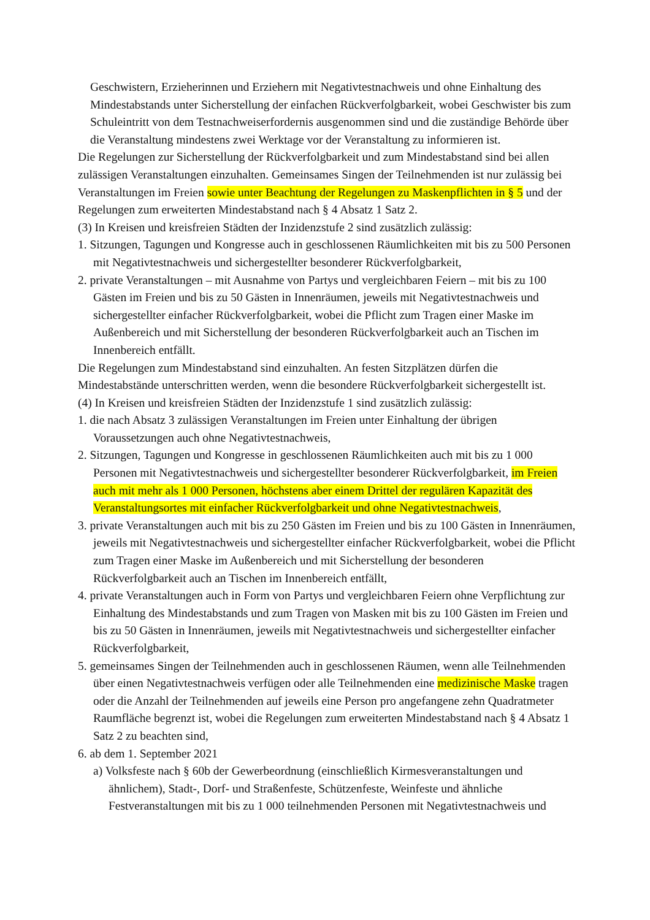Geschwistern, Erzieherinnen und Erziehern mit Negativtestnachweis und ohne Einhaltung des Mindestabstands unter Sicherstellung der einfachen Rückverfolgbarkeit, wobei Geschwister bis zum Schuleintritt von dem Testnachweiserfordernis ausgenommen sind und die zuständige Behörde über die Veranstaltung mindestens zwei Werktage vor der Veranstaltung zu informieren ist.
Die Regelungen zur Sicherstellung der Rückverfolgbarkeit und zum Mindestabstand sind bei allen zulässigen Veranstaltungen einzuhalten. Gemeinsames Singen der Teilnehmenden ist nur zulässig bei Veranstaltungen im Freien sowie unter Beachtung der Regelungen zu Maskenpflichten in § 5 und der Regelungen zum erweiterten Mindestabstand nach § 4 Absatz 1 Satz 2.
(3) In Kreisen und kreisfreien Städten der Inzidenzstufe 2 sind zusätzlich zulässig:
1. Sitzungen, Tagungen und Kongresse auch in geschlossenen Räumlichkeiten mit bis zu 500 Personen mit Negativtestnachweis und sichergestellter besonderer Rückverfolgbarkeit,
2. private Veranstaltungen – mit Ausnahme von Partys und vergleichbaren Feiern – mit bis zu 100 Gästen im Freien und bis zu 50 Gästen in Innenräumen, jeweils mit Negativtestnachweis und sichergestellter einfacher Rückverfolgbarkeit, wobei die Pflicht zum Tragen einer Maske im Außenbereich und mit Sicherstellung der besonderen Rückverfolgbarkeit auch an Tischen im Innenbereich entfällt.
Die Regelungen zum Mindestabstand sind einzuhalten. An festen Sitzplätzen dürfen die Mindestabstände unterschritten werden, wenn die besondere Rückverfolgbarkeit sichergestellt ist.
(4) In Kreisen und kreisfreien Städten der Inzidenzstufe 1 sind zusätzlich zulässig:
1. die nach Absatz 3 zulässigen Veranstaltungen im Freien unter Einhaltung der übrigen Voraussetzungen auch ohne Negativtestnachweis,
2. Sitzungen, Tagungen und Kongresse in geschlossenen Räumlichkeiten auch mit bis zu 1 000 Personen mit Negativtestnachweis und sichergestellter besonderer Rückverfolgbarkeit, im Freien auch mit mehr als 1 000 Personen, höchstens aber einem Drittel der regulären Kapazität des Veranstaltungsortes mit einfacher Rückverfolgbarkeit und ohne Negativtestnachweis,
3. private Veranstaltungen auch mit bis zu 250 Gästen im Freien und bis zu 100 Gästen in Innenräumen, jeweils mit Negativtestnachweis und sichergestellter einfacher Rückverfolgbarkeit, wobei die Pflicht zum Tragen einer Maske im Außenbereich und mit Sicherstellung der besonderen Rückverfolgbarkeit auch an Tischen im Innenbereich entfällt,
4. private Veranstaltungen auch in Form von Partys und vergleichbaren Feiern ohne Verpflichtung zur Einhaltung des Mindestabstands und zum Tragen von Masken mit bis zu 100 Gästen im Freien und bis zu 50 Gästen in Innenräumen, jeweils mit Negativtestnachweis und sichergestellter einfacher Rückverfolgbarkeit,
5. gemeinsames Singen der Teilnehmenden auch in geschlossenen Räumen, wenn alle Teilnehmenden über einen Negativtestnachweis verfügen oder alle Teilnehmenden eine medizinische Maske tragen oder die Anzahl der Teilnehmenden auf jeweils eine Person pro angefangene zehn Quadratmeter Raumfläche begrenzt ist, wobei die Regelungen zum erweiterten Mindestabstand nach § 4 Absatz 1 Satz 2 zu beachten sind,
6. ab dem 1. September 2021
a) Volksfeste nach § 60b der Gewerbeordnung (einschließlich Kirmesveranstaltungen und ähnlichem), Stadt-, Dorf- und Straßenfeste, Schützenfeste, Weinfeste und ähnliche Festveranstaltungen mit bis zu 1 000 teilnehmenden Personen mit Negativtestnachweis und